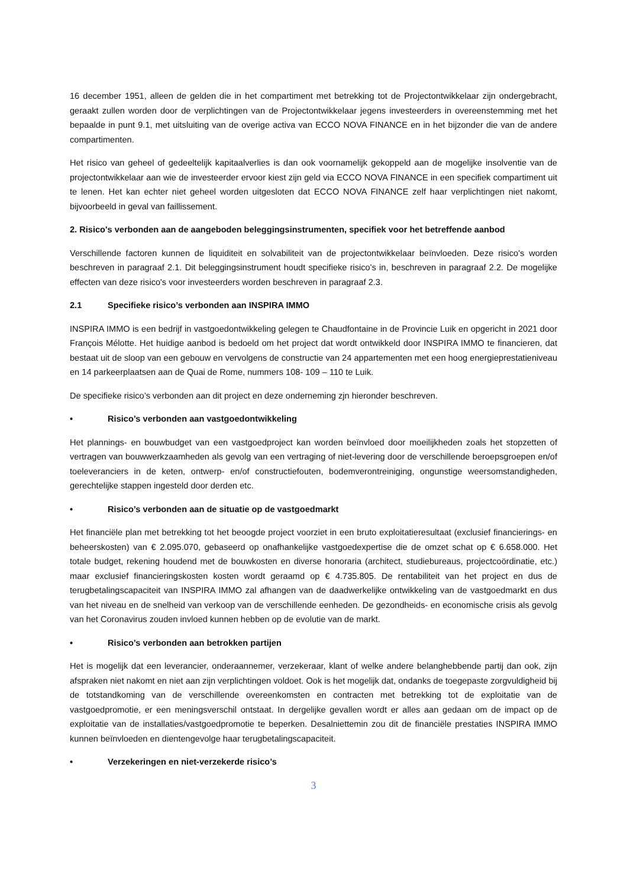16 december 1951, alleen de gelden die in het compartiment met betrekking tot de Projectontwikkelaar zijn ondergebracht, geraakt zullen worden door de verplichtingen van de Projectontwikkelaar jegens investeerders in overeenstemming met het bepaalde in punt 9.1, met uitsluiting van de overige activa van ECCO NOVA FINANCE en in het bijzonder die van de andere compartimenten.
Het risico van geheel of gedeeltelijk kapitaalverlies is dan ook voornamelijk gekoppeld aan de mogelijke insolventie van de projectontwikkelaar aan wie de investeerder ervoor kiest zijn geld via ECCO NOVA FINANCE in een specifiek compartiment uit te lenen. Het kan echter niet geheel worden uitgesloten dat ECCO NOVA FINANCE zelf haar verplichtingen niet nakomt, bijvoorbeeld in geval van faillissement.
2. Risico's verbonden aan de aangeboden beleggingsinstrumenten, specifiek voor het betreffende aanbod
Verschillende factoren kunnen de liquiditeit en solvabiliteit van de projectontwikkelaar beïnvloeden. Deze risico's worden beschreven in paragraaf 2.1. Dit beleggingsinstrument houdt specifieke risico's in, beschreven in paragraaf 2.2. De mogelijke effecten van deze risico's voor investeerders worden beschreven in paragraaf 2.3.
2.1 Specifieke risico’s verbonden aan INSPIRA IMMO
INSPIRA IMMO is een bedrijf in vastgoedontwikkeling gelegen te Chaudfontaine in de Provincie Luik en opgericht in 2021 door François Mélotte. Het huidige aanbod is bedoeld om het project dat wordt ontwikkeld door INSPIRA IMMO te financieren, dat bestaat uit de sloop van een gebouw en vervolgens de constructie van 24 appartementen met een hoog energieprestatieniveau en 14 parkeerplaatsen aan de Quai de Rome, nummers 108- 109 – 110 te Luik.
De specifieke risico’s verbonden aan dit project en deze onderneming zjn hieronder beschreven.
• Risico’s verbonden aan vastgoedontwikkeling
Het plannings- en bouwbudget van een vastgoedproject kan worden beïnvloed door moeilijkheden zoals het stopzetten of vertragen van bouwwerkzaamheden als gevolg van een vertraging of niet-levering door de verschillende beroepsgroepen en/of toeleveranciers in de keten, ontwerp- en/of constructiefouten, bodemverontreiniging, ongunstige weersomstandigheden, gerechtelijke stappen ingesteld door derden etc.
• Risico’s verbonden aan de situatie op de vastgoedmarkt
Het financiële plan met betrekking tot het beoogde project voorziet in een bruto exploitatieresultaat (exclusief financierings- en beheerskosten) van € 2.095.070, gebaseerd op onafhankelijke vastgoedexpertise die de omzet schat op € 6.658.000. Het totale budget, rekening houdend met de bouwkosten en diverse honoraria (architect, studiebureaus, projectcoördinatie, etc.) maar exclusief financieringskosten kosten wordt geraamd op € 4.735.805. De rentabiliteit van het project en dus de terugbetalingscapaciteit van INSPIRA IMMO zal afhangen van de daadwerkelijke ontwikkeling van de vastgoedmarkt en dus van het niveau en de snelheid van verkoop van de verschillende eenheden. De gezondheids- en economische crisis als gevolg van het Coronavirus zouden invloed kunnen hebben op de evolutie van de markt.
• Risico’s verbonden aan betrokken partijen
Het is mogelijk dat een leverancier, onderaannemer, verzekeraar, klant of welke andere belanghebbende partij dan ook, zijn afspraken niet nakomt en niet aan zijn verplichtingen voldoet. Ook is het mogelijk dat, ondanks de toegepaste zorgvuldigheid bij de totstandkoming van de verschillende overeenkomsten en contracten met betrekking tot de exploitatie van de vastgoedpromotie, er een meningsverschil ontstaat. In dergelijke gevallen wordt er alles aan gedaan om de impact op de exploitatie van de installaties/vastgoedpromotie te beperken. Desalniettemin zou dit de financiële prestaties INSPIRA IMMO kunnen beïnvloeden en dientengevolge haar terugbetalingscapaciteit.
• Verzekeringen en niet-verzekerde risico’s
3